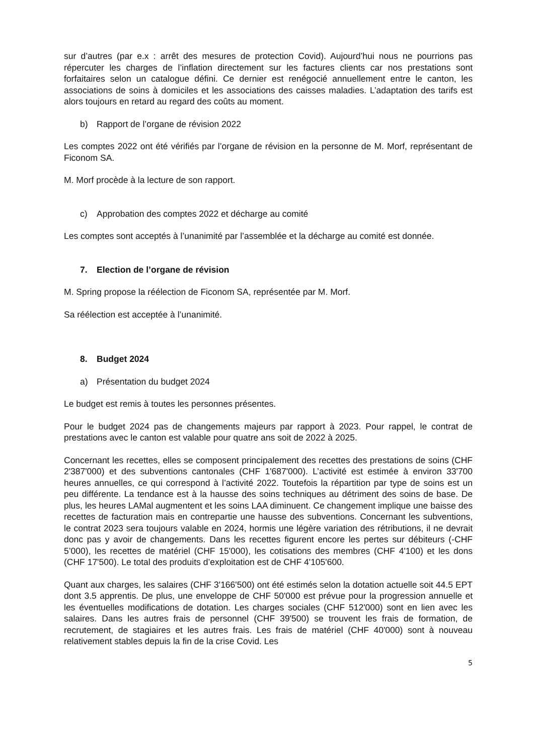sur d’autres (par e.x : arrêt des mesures de protection Covid). Aujourd’hui nous ne pourrions pas répercuter les charges de l’inflation directement sur les factures clients car nos prestations sont forfaitaires selon un catalogue défini. Ce dernier est renégocié annuellement entre le canton, les associations de soins à domiciles et les associations des caisses maladies. L’adaptation des tarifs est alors toujours en retard au regard des coûts au moment.
b) Rapport de l’organe de révision 2022
Les comptes 2022 ont été vérifiés par l’organe de révision en la personne de M. Morf, représentant de Ficonom SA.
M. Morf procède à la lecture de son rapport.
c) Approbation des comptes 2022 et décharge au comité
Les comptes sont acceptés à l’unanimité par l’assemblée et la décharge au comité est donnée.
7. Election de l’organe de révision
M. Spring propose la réélection de Ficonom SA, représentée par M. Morf.
Sa réélection est acceptée à l’unanimité.
8. Budget 2024
a) Présentation du budget 2024
Le budget est remis à toutes les personnes présentes.
Pour le budget 2024 pas de changements majeurs par rapport à 2023. Pour rappel, le contrat de prestations avec le canton est valable pour quatre ans soit de 2022 à 2025.
Concernant les recettes, elles se composent principalement des recettes des prestations de soins (CHF 2'387'000) et des subventions cantonales (CHF 1'687'000). L’activité est estimée à environ 33'700 heures annuelles, ce qui correspond à l’activité 2022. Toutefois la répartition par type de soins est un peu différente. La tendance est à la hausse des soins techniques au détriment des soins de base. De plus, les heures LAMal augmentent et les soins LAA diminuent. Ce changement implique une baisse des recettes de facturation mais en contrepartie une hausse des subventions. Concernant les subventions, le contrat 2023 sera toujours valable en 2024, hormis une légère variation des rétributions, il ne devrait donc pas y avoir de changements. Dans les recettes figurent encore les pertes sur débiteurs (-CHF 5’000), les recettes de matériel (CHF 15'000), les cotisations des membres (CHF 4'100) et les dons (CHF 17'500). Le total des produits d’exploitation est de CHF 4'105'600.
Quant aux charges, les salaires (CHF 3'166'500) ont été estimés selon la dotation actuelle soit 44.5 EPT dont 3.5 apprentis. De plus, une enveloppe de CHF 50'000 est prévue pour la progression annuelle et les éventuelles modifications de dotation. Les charges sociales (CHF 512'000) sont en lien avec les salaires. Dans les autres frais de personnel (CHF 39'500) se trouvent les frais de formation, de recrutement, de stagiaires et les autres frais. Les frais de matériel (CHF 40'000) sont à nouveau relativement stables depuis la fin de la crise Covid. Les
5